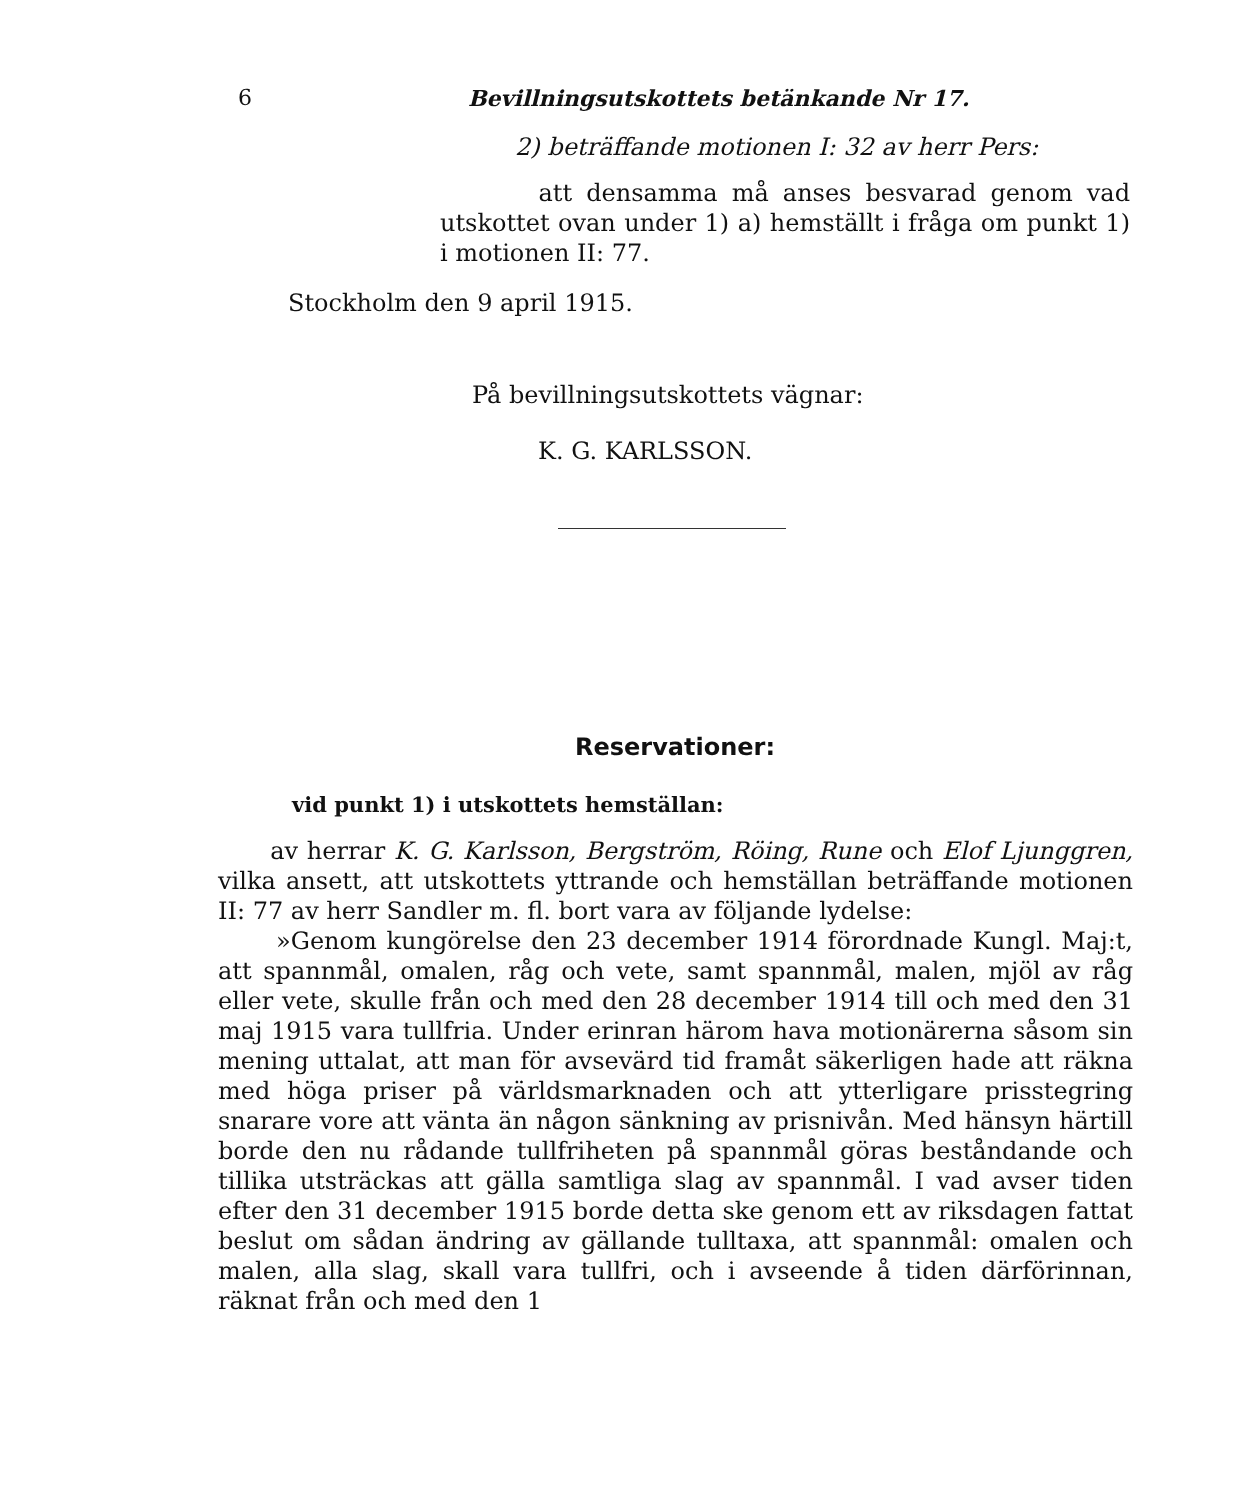6 Bevillningsutskottets betänkande Nr 17.
2) beträffande motionen I: 32 av herr Pers:
att densamma må anses besvarad genom vad utskottet ovan under 1) a) hemställt i fråga om punkt 1) i motionen II: 77.
Stockholm den 9 april 1915.
På bevillningsutskottets vägnar:
K. G. KARLSSON.
Reservationer:
vid punkt 1) i utskottets hemställan:
av herrar K. G. Karlsson, Bergström, Röing, Rune och Elof Ljunggren, vilka ansett, att utskottets yttrande och hemställan beträffande motionen II: 77 av herr Sandler m. fl. bort vara av följande lydelse:
»Genom kungörelse den 23 december 1914 förordnade Kungl. Maj:t, att spannmål, omalen, råg och vete, samt spannmål, malen, mjöl av råg eller vete, skulle från och med den 28 december 1914 till och med den 31 maj 1915 vara tullfria. Under erinran härom hava motionärerna såsom sin mening uttalat, att man för avsevärd tid framåt säkerligen hade att räkna med höga priser på världsmarknaden och att ytterligare prisstegring snarare vore att vänta än någon sänkning av prisnivån. Med hänsyn härtill borde den nu rådande tullfriheten på spannmål göras beståndande och tillika utsträckas att gälla samtliga slag av spannmål. I vad avser tiden efter den 31 december 1915 borde detta ske genom ett av riksdagen fattat beslut om sådan ändring av gällande tulltaxa, att spannmål: omalen och malen, alla slag, skall vara tullfri, och i avseende å tiden därförinnan, räknat från och med den 1